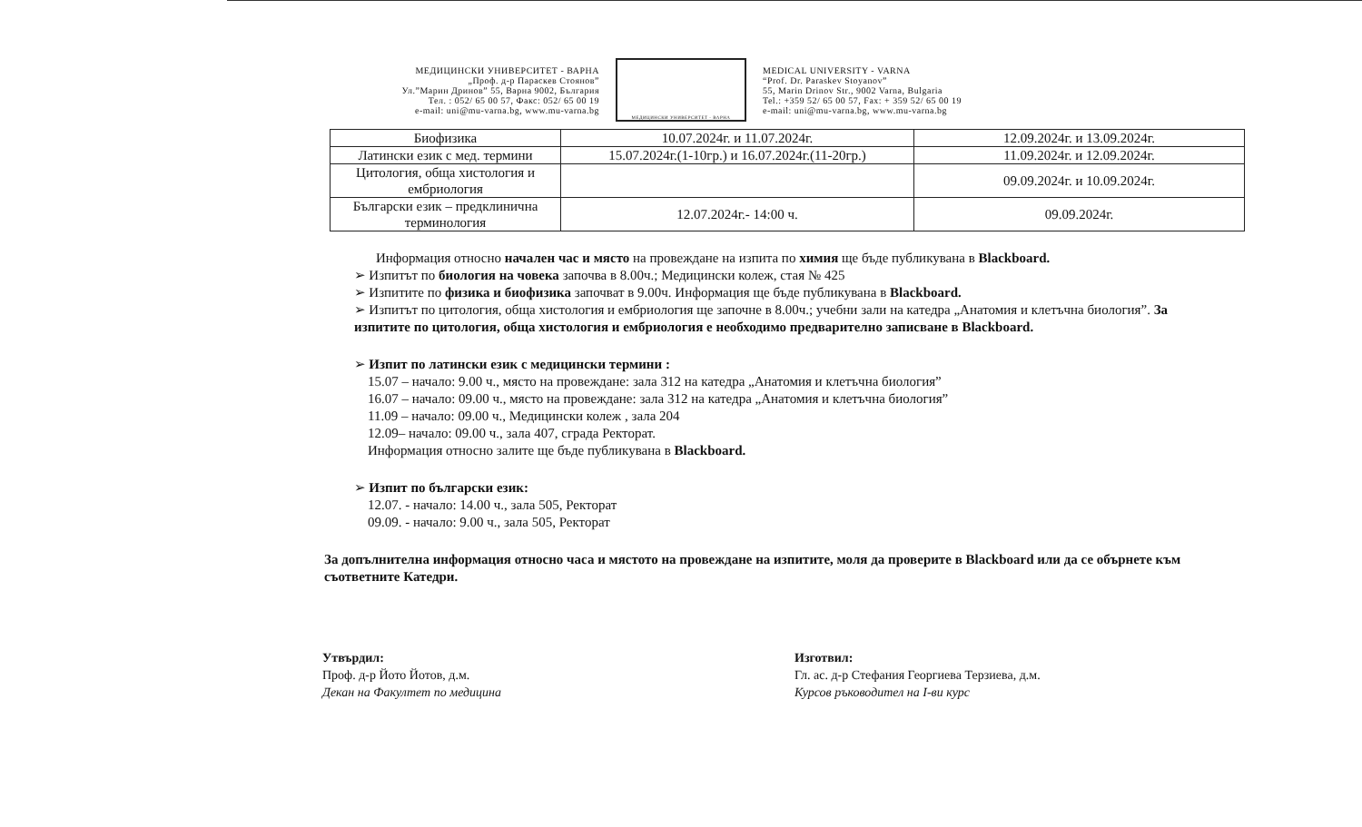МЕДИЦИНСКИ УНИВЕРСИТЕТ - ВАРНА
„Проф. д-р Параскев Стоянов”
Ул.”Марин Дринов” 55, Варна 9002, България
Тел. : 052/ 65 00 57, Факс: 052/ 65 00 19
e-mail: uni@mu-varna.bg, www.mu-varna.bg
МЕДИЦИНСКИ УНИВЕРСИТЕТ - ВАРНА
MEDICAL UNIVERSITY - VARNA
“Prof. Dr. Paraskev Stoyanov”
55, Marin Drinov Str., 9002 Varna, Bulgaria
Tel.: +359 52/ 65 00 57, Fax: + 359 52/ 65 00 19
e-mail: uni@mu-varna.bg, www.mu-varna.bg
| Биофизика | 10.07.2024г. и 11.07.2024г. | 12.09.2024г. и 13.09.2024г. |
| Латински език с мед. термини | 15.07.2024г.(1-10гр.) и 16.07.2024г.(11-20гр.) | 11.09.2024г. и 12.09.2024г. |
| Цитология, обща хистология и ембриология | | 09.09.2024г. и 10.09.2024г. |
| Български език – предклинична терминология | 12.07.2024г.- 14:00 ч. | 09.09.2024г. |
Информация относно начален час и място на провеждане на изпита по химия ще бъде публикувана в Blackboard.
➢ Изпитът по биология на човека започва в 8.00ч.; Медицински колеж, стая № 425
➢ Изпитите по физика и биофизика започват в 9.00ч. Информация ще бъде публикувана в Blackboard.
➢ Изпитът по цитология, обща хистология и ембриология ще започне в 8.00ч.; учебни зали на катедра „Анатомия и клетъчна биология”. За изпитите по цитология, обща хистология и ембриология е необходимо предварително записване в Blackboard.
➢ Изпит по латински език с медицински термини :
15.07 – начало: 9.00 ч., място на провеждане: зала 312 на катедра „Анатомия и клетъчна биология”
16.07 – начало: 09.00 ч., място на провеждане: зала 312 на катедра „Анатомия и клетъчна биология”
11.09 – начало: 09.00 ч., Медицински колеж , зала 204
12.09– начало: 09.00 ч., зала 407, сграда Ректорат.
Информация относно залите ще бъде публикувана в Blackboard.
➢ Изпит по български език:
12.07. - начало: 14.00 ч., зала 505, Ректорат
09.09. - начало: 9.00 ч., зала 505, Ректорат
За допълнителна информация относно часа и мястото на провеждане на изпитите, моля да проверите в Blackboard или да се обърнете към съответните Катедри.
Утвърдил:
Проф. д-р Йото Йотов, д.м.
Декан на Факултет по медицина
Изготвил:
Гл. ас. д-р Стефания Георгиева Терзиева, д.м.
Курсов ръководител на I-ви курс